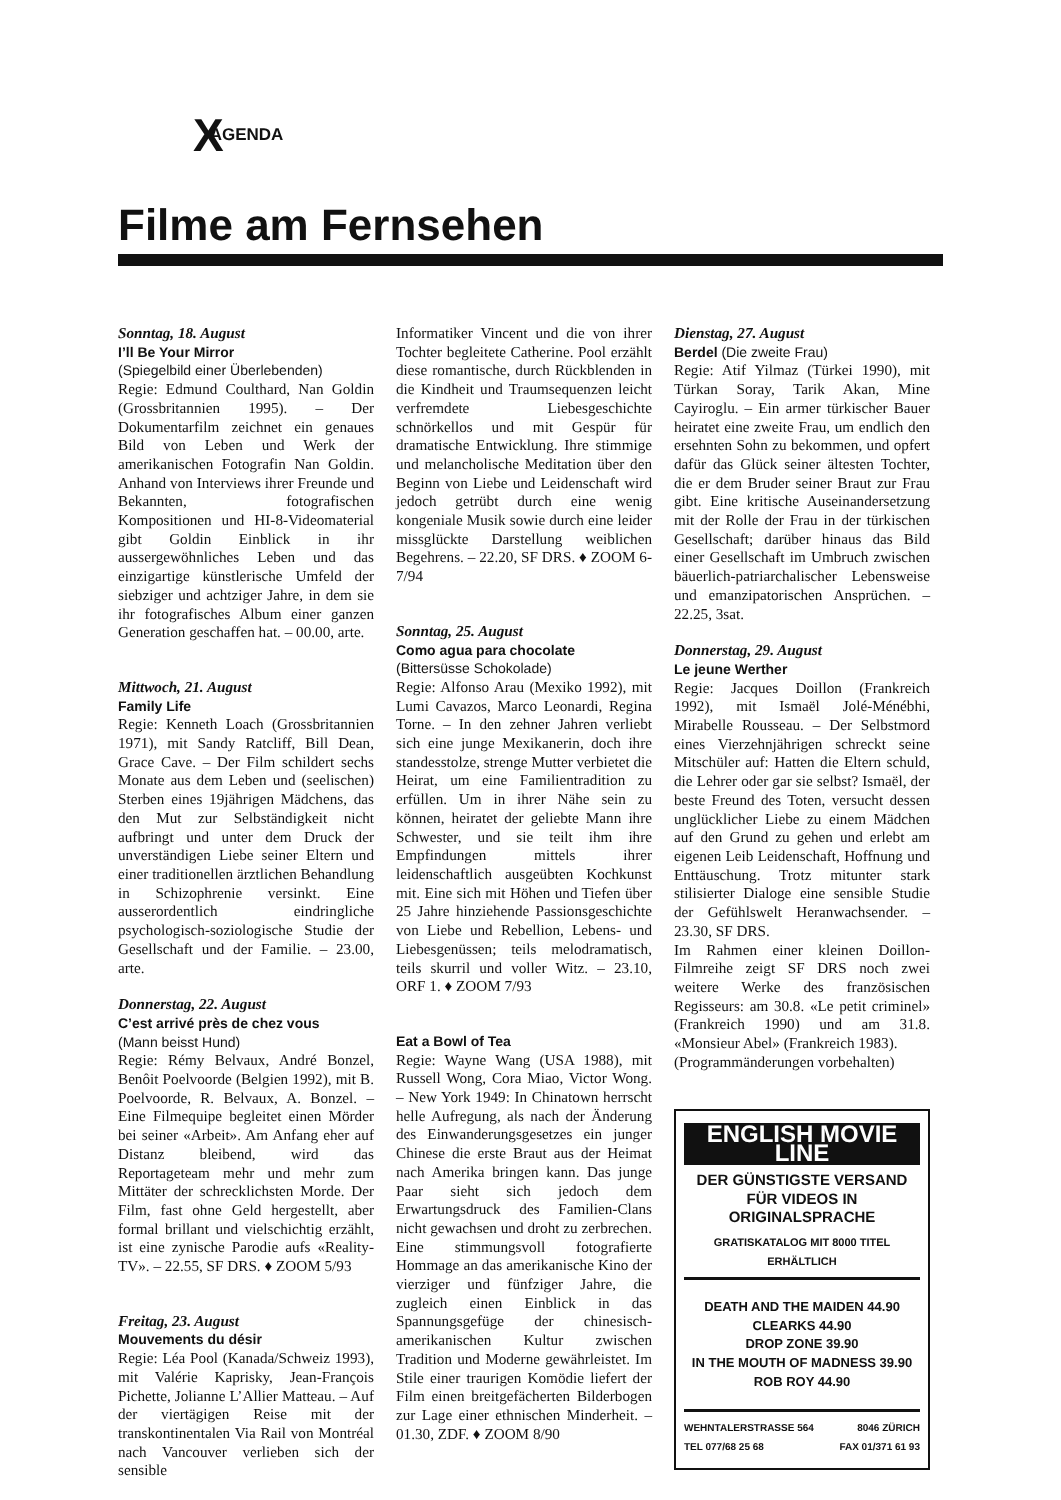X AGENDA
Filme am Fernsehen
Sonntag, 18. August
I’ll Be Your Mirror
(Spiegelbild einer Überlebenden)
Regie: Edmund Coulthard, Nan Goldin (Grossbritannien 1995). – Der Dokumentarfilm zeichnet ein genaues Bild von Leben und Werk der amerikanischen Fotografin Nan Goldin. Anhand von Interviews ihrer Freunde und Bekannten, fotografischen Kompositionen und HI-8-Videomaterial gibt Goldin Einblick in ihr aussergewöhnliches Leben und das einzigartige künstlerische Umfeld der siebziger und achtziger Jahre, in dem sie ihr fotografisches Album einer ganzen Generation geschaffen hat. – 00.00, arte.
Mittwoch, 21. August
Family Life
Regie: Kenneth Loach (Grossbritannien 1971), mit Sandy Ratcliff, Bill Dean, Grace Cave. – Der Film schildert sechs Monate aus dem Leben und (seelischen) Sterben eines 19jährigen Mädchens, das den Mut zur Selbständigkeit nicht aufbringt und unter dem Druck der unverständigen Liebe seiner Eltern und einer traditionellen ärztlichen Behandlung in Schizophrenie versinkt. Eine ausserordentlich eindringliche psychologisch-soziologische Studie der Gesellschaft und der Familie. – 23.00, arte.
Donnerstag, 22. August
C’est arrivé près de chez vous
(Mann beisst Hund)
Regie: Rémy Belvaux, André Bonzel, Benôit Poelvoorde (Belgien 1992), mit B. Poelvoorde, R. Belvaux, A. Bonzel. – Eine Filmequipe begleitet einen Mörder bei seiner «Arbeit». Am Anfang eher auf Distanz bleibend, wird das Reportageteam mehr und mehr zum Mittäter der schrecklichsten Morde. Der Film, fast ohne Geld hergestellt, aber formal brillant und vielschichtig erzählt, ist eine zynische Parodie aufs «Reality-TV». – 22.55, SF DRS. ♦ ZOOM 5/93
Freitag, 23. August
Mouvements du désir
Regie: Léa Pool (Kanada/Schweiz 1993), mit Valérie Kaprisky, Jean-François Pichette, Jolianne L’Allier Matteau. – Auf der viertägigen Reise mit der transkontinentalen Via Rail von Montréal nach Vancouver verlieben sich der sensible
Informatiker Vincent und die von ihrer Tochter begleitete Catherine. Pool erzählt diese romantische, durch Rückblenden in die Kindheit und Traumsequenzen leicht verfremdete Liebesgeschichte schnörkellos und mit Gespür für dramatische Entwicklung. Ihre stimmige und melancholische Meditation über den Beginn von Liebe und Leidenschaft wird jedoch getrübt durch eine wenig kongeniale Musik sowie durch eine leider missglückte Darstellung weiblichen Begehrens. – 22.20, SF DRS. ♦ ZOOM 6-7/94
Sonntag, 25. August
Como agua para chocolate
(Bittersüsse Schokolade)
Regie: Alfonso Arau (Mexiko 1992), mit Lumi Cavazos, Marco Leonardi, Regina Torne. – In den zehner Jahren verliebt sich eine junge Mexikanerin, doch ihre standesstolze, strenge Mutter verbietet die Heirat, um eine Familientradition zu erfüllen. Um in ihrer Nähe sein zu können, heiratet der geliebte Mann ihre Schwester, und sie teilt ihm ihre Empfindungen mittels ihrer leidenschaftlich ausgeübten Kochkunst mit. Eine sich mit Höhen und Tiefen über 25 Jahre hinziehende Passionsgeschichte von Liebe und Rebellion, Lebens- und Liebesgenüssen; teils melodramatisch, teils skurril und voller Witz. – 23.10, ORF 1. ♦ ZOOM 7/93
Eat a Bowl of Tea
Regie: Wayne Wang (USA 1988), mit Russell Wong, Cora Miao, Victor Wong. – New York 1949: In Chinatown herrscht helle Aufregung, als nach der Änderung des Einwanderungsgesetzes ein junger Chinese die erste Braut aus der Heimat nach Amerika bringen kann. Das junge Paar sieht sich jedoch dem Erwartungsdruck des Familien-Clans nicht gewachsen und droht zu zerbrechen. Eine stimmungsvoll fotografierte Hommage an das amerikanische Kino der vierziger und fünfziger Jahre, die zugleich einen Einblick in das Spannungsgefüge der chinesisch-amerikanischen Kultur zwischen Tradition und Moderne gewährleistet. Im Stile einer traurigen Komödie liefert der Film einen breitgefächerten Bilderbogen zur Lage einer ethnischen Minderheit. – 01.30, ZDF. ♦ ZOOM 8/90
Dienstag, 27. August
Berdel (Die zweite Frau)
Regie: Atif Yilmaz (Türkei 1990), mit Türkan Soray, Tarik Akan, Mine Cayiroglu. – Ein armer türkischer Bauer heiratet eine zweite Frau, um endlich den ersehnten Sohn zu bekommen, und opfert dafür das Glück seiner ältesten Tochter, die er dem Bruder seiner Braut zur Frau gibt. Eine kritische Auseinandersetzung mit der Rolle der Frau in der türkischen Gesellschaft; darüber hinaus das Bild einer Gesellschaft im Umbruch zwischen bäuerlich-patriarchalischer Lebensweise und emanzipatorischen Ansprüchen. – 22.25, 3sat.
Donnerstag, 29. August
Le jeune Werther
Regie: Jacques Doillon (Frankreich 1992), mit Ismaël Jolé-Ménébhi, Mirabelle Rousseau. – Der Selbstmord eines Vierzehnjährigen schreckt seine Mitschüler auf: Hatten die Eltern schuld, die Lehrer oder gar sie selbst? Ismaël, der beste Freund des Toten, versucht dessen unglücklicher Liebe zu einem Mädchen auf den Grund zu gehen und erlebt am eigenen Leib Leidenschaft, Hoffnung und Enttäuschung. Trotz mitunter stark stilisierter Dialoge eine sensible Studie der Gefühlswelt Heranwachsender. – 23.30, SF DRS.
Im Rahmen einer kleinen Doillon-Filmreihe zeigt SF DRS noch zwei weitere Werke des französischen Regisseurs: am 30.8. «Le petit criminel» (Frankreich 1990) und am 31.8. «Monsieur Abel» (Frankreich 1983).
(Programmänderungen vorbehalten)
ENGLISH MOVIE LINE
DER GÜNSTIGSTE VERSAND FÜR VIDEOS IN ORIGINALSPRACHE
GRATISKATALOG MIT 8000 TITEL ERHÄLTLICH
DEATH AND THE MAIDEN 44.90
CLEARKS 44.90
DROP ZONE 39.90
IN THE MOUTH OF MADNESS 39.90
ROB ROY 44.90
WEHNTALERSTRASSE 564 8046 ZÜRICH
TEL 077/68 25 68 FAX 01/371 61 93